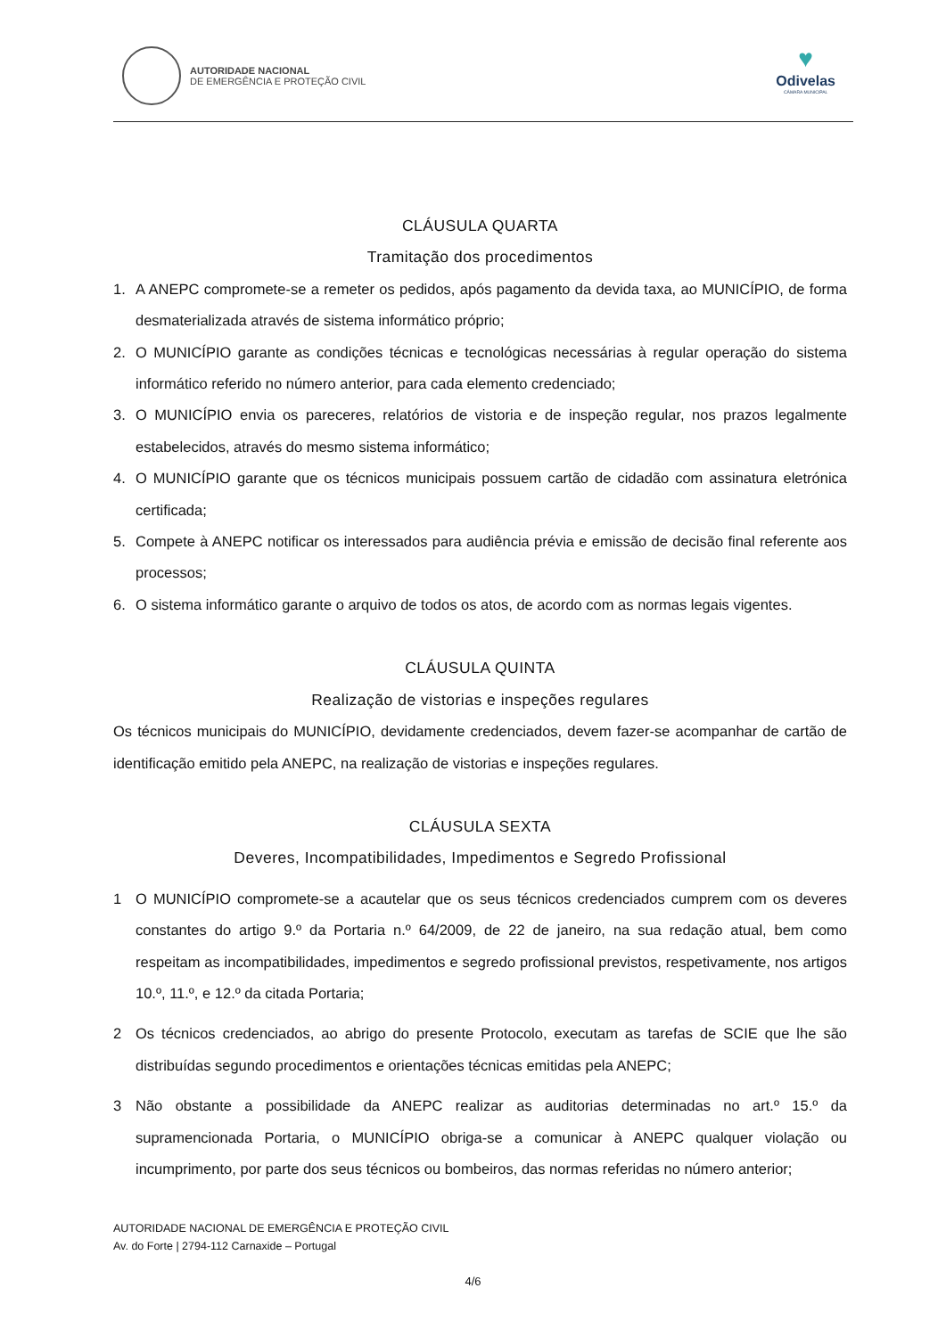AUTORIDADE NACIONAL
DE EMERGÊNCIA E PROTEÇÃO CIVIL
♥
Odivelas
CÂMARA MUNICIPAL
CLÁUSULA QUARTA
Tramitação dos procedimentos
1. A ANEPC compromete-se a remeter os pedidos, após pagamento da devida taxa, ao MUNICÍPIO, de forma desmaterializada através de sistema informático próprio;
2. O MUNICÍPIO garante as condições técnicas e tecnológicas necessárias à regular operação do sistema informático referido no número anterior, para cada elemento credenciado;
3. O MUNICÍPIO envia os pareceres, relatórios de vistoria e de inspeção regular, nos prazos legalmente estabelecidos, através do mesmo sistema informático;
4. O MUNICÍPIO garante que os técnicos municipais possuem cartão de cidadão com assinatura eletrónica certificada;
5. Compete à ANEPC notificar os interessados para audiência prévia e emissão de decisão final referente aos processos;
6. O sistema informático garante o arquivo de todos os atos, de acordo com as normas legais vigentes.
CLÁUSULA QUINTA
Realização de vistorias e inspeções regulares
Os técnicos municipais do MUNICÍPIO, devidamente credenciados, devem fazer-se acompanhar de cartão de identificação emitido pela ANEPC, na realização de vistorias e inspeções regulares.
CLÁUSULA SEXTA
Deveres, Incompatibilidades, Impedimentos e Segredo Profissional
1 O MUNICÍPIO compromete-se a acautelar que os seus técnicos credenciados cumprem com os deveres constantes do artigo 9.º da Portaria n.º 64/2009, de 22 de janeiro, na sua redação atual, bem como respeitam as incompatibilidades, impedimentos e segredo profissional previstos, respetivamente, nos artigos 10.º, 11.º, e 12.º da citada Portaria;
2 Os técnicos credenciados, ao abrigo do presente Protocolo, executam as tarefas de SCIE que lhe são distribuídas segundo procedimentos e orientações técnicas emitidas pela ANEPC;
3 Não obstante a possibilidade da ANEPC realizar as auditorias determinadas no art.º 15.º da supramencionada Portaria, o MUNICÍPIO obriga-se a comunicar à ANEPC qualquer violação ou incumprimento, por parte dos seus técnicos ou bombeiros, das normas referidas no número anterior;
AUTORIDADE NACIONAL DE EMERGÊNCIA E PROTEÇÃO CIVIL
Av. do Forte | 2794-112 Carnaxide – Portugal
4/6